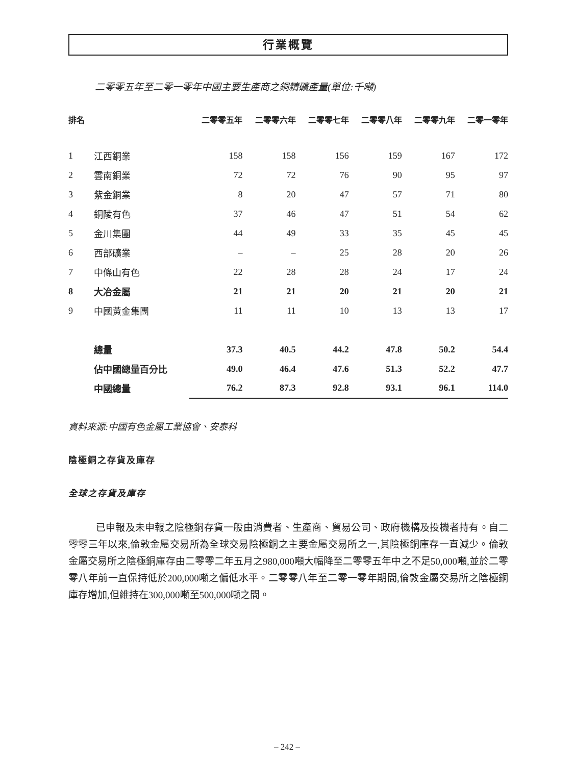行業概覽
二零零五年至二零一零年中國主要生產商之銅精礦產量(單位:千噸)
| 排名 | | 二零零五年 | 二零零六年 | 二零零七年 | 二零零八年 | 二零零九年 | 二零一零年 |
| --- | --- | --- | --- | --- | --- | --- | --- |
| 1 | 江西銅業 | 158 | 158 | 156 | 159 | 167 | 172 |
| 2 | 雲南銅業 | 72 | 72 | 76 | 90 | 95 | 97 |
| 3 | 紫金銅業 | 8 | 20 | 47 | 57 | 71 | 80 |
| 4 | 銅陵有色 | 37 | 46 | 47 | 51 | 54 | 62 |
| 5 | 金川集團 | 44 | 49 | 33 | 35 | 45 | 45 |
| 6 | 西部礦業 | – | – | 25 | 28 | 20 | 26 |
| 7 | 中條山有色 | 22 | 28 | 28 | 24 | 17 | 24 |
| 8 | 大冶金屬 | 21 | 21 | 20 | 21 | 20 | 21 |
| 9 | 中國黃金集團 | 11 | 11 | 10 | 13 | 13 | 17 |
| | 總量 | 37.3 | 40.5 | 44.2 | 47.8 | 50.2 | 54.4 |
| | 佔中國總量百分比 | 49.0 | 46.4 | 47.6 | 51.3 | 52.2 | 47.7 |
| | 中國總量 | 76.2 | 87.3 | 92.8 | 93.1 | 96.1 | 114.0 |
資料來源:中國有色金屬工業協會、安泰科
陰極銅之存貨及庫存
全球之存貨及庫存
已申報及未申報之陰極銅存貨一般由消費者、生產商、貿易公司、政府機構及投機者持有。自二零零三年以來,倫敦金屬交易所為全球交易陰極銅之主要金屬交易所之一,其陰極銅庫存一直減少。倫敦金屬交易所之陰極銅庫存由二零零二年五月之980,000噸大幅降至二零零五年中之不足50,000噸,並於二零零八年前一直保持低於200,000噸之偏低水平。二零零八年至二零一零年期間,倫敦金屬交易所之陰極銅庫存增加,但維持在300,000噸至500,000噸之間。
– 242 –